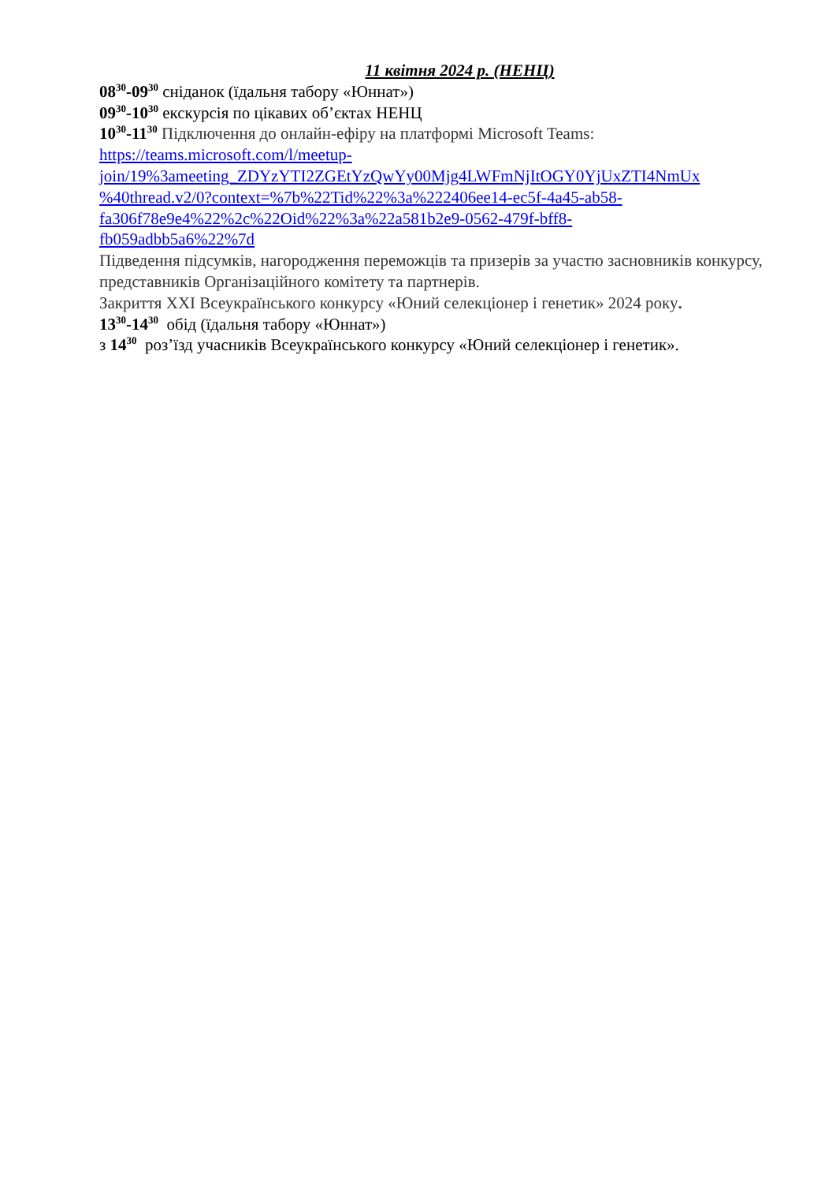11 квітня 2024 р. (НЕНЦ)
08<sup>30</sup>-09<sup>30</sup> сніданок (їдальня табору «Юннат»)
09<sup>30</sup>-10<sup>30</sup> екскурсія по цікавих об’єктах НЕНЦ
10<sup>30</sup>-11<sup>30</sup> Підключення до онлайн-ефіру на платформі Microsoft Teams:
https://teams.microsoft.com/l/meetup-
join/19%3ameeting_ZDYzYTI2ZGEtYzQwYy00Mjg4LWFmNjItOGY0YjUxZTI4NmUx
%40thread.v2/0?context=%7b%22Tid%22%3a%222406ee14-ec5f-4a45-ab58-
fa306f78e9e4%22%2c%22Oid%22%3a%22a581b2e9-0562-479f-bff8-
fb059adbb5a6%22%7d
Підведення підсумків, нагородження переможців та призерів за участю засновників конкурсу, представників Організаційного комітету та партнерів.
Закриття XXI Всеукраїнського конкурсу «Юний селекціонер і генетик» 2024 року.
13<sup>30</sup>-14<sup>30</sup> обід (їдальня табору «Юннат»)
з 14<sup>30</sup> роз’їзд учасників Всеукраїнського конкурсу «Юний селекціонер і генетик».